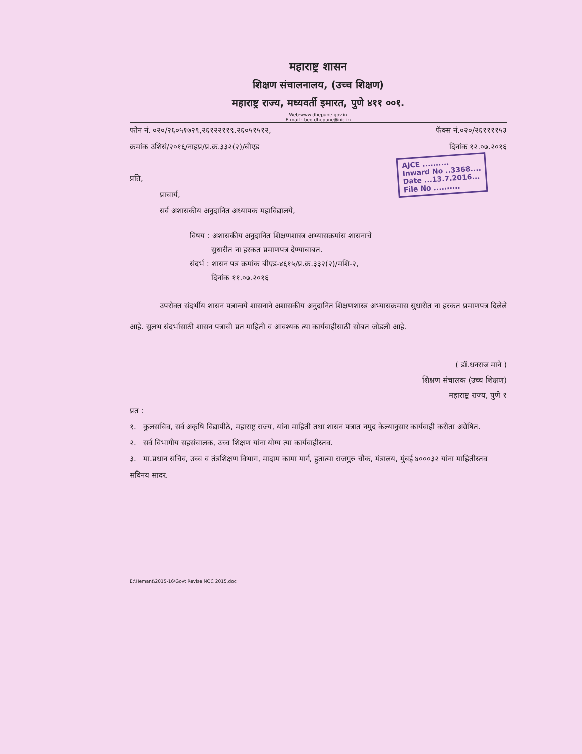महाराष्ट्र शासन
शिक्षण संचालनालय, (उच्च शिक्षण)
महाराष्ट्र राज्य, मध्यवर्ती इमारत, पुणे ४११ ००१.
Web:www.dhepune.gov.in
E-mail : bed.dhepune@nic.in
फोन नं. ०२०/२६०५१७२९,२६१२२११९.२६०५१५१२, फॅक्स नं.०२०/२६११११५३
क्रमांक उशिसं/२०१६/नाहप्र/प्र.क्र.३३२(२)/बीएड दिनांक १२.०७.२०१६
AJCE ..........
Inward No ..3368....
Date ...13.7.2016...
File No ..........
प्रति,
प्राचार्य,
सर्व अशासकीय अनुदानित अध्यापक महाविद्यालये,
विषय : अशासकीय अनुदानित शिक्षणशास्त्र अभ्यासक्रमांस शासनाचे
सुधारीत ना हरकत प्रमाणपत्र देण्याबाबत.
संदर्भ : शासन पत्र क्रमांक बीएड-४६१५/प्र.क्र.३३२(२)/मशि-२,
दिनांक ११.०७.२०१६
उपरोक्त संदर्भीय शासन पत्रान्वये शासनाने अशासकीय अनुदानित शिक्षणशास्त्र अभ्यासक्रमास सुधारीत ना हरकत प्रमाणपत्र दिलेले आहे. सुलभ संदर्भासाठी शासन पत्राची प्रत माहिती व आवश्यक त्या कार्यवाहीसाठी सोबत जोडली आहे.
( डॉ.धनराज माने )
शिक्षण संचालक (उच्च शिक्षण)
महाराष्ट्र राज्य, पुणे १
प्रत :
१. कुलसचिव, सर्व अकृषि विद्यापीठे, महाराष्ट्र राज्य, यांना माहिती तथा शासन पत्रात नमुद केल्यानुसार कार्यवाही करीता अग्रेषित.
२. सर्व विभागीय सहसंचालक, उच्च शिक्षण यांना योग्य त्या कार्यवाहीस्तव.
३. मा.प्रधान सचिव, उच्च व तंत्रशिक्षण विभाग, मादाम कामा मार्ग, हुतात्मा राजगुरु चौक, मंत्रालय, मुंबई ४०००३२ यांना माहितीस्तव सविनय सादर.
E:\Hemant\2015-16\Govt Revise NOC 2015.doc